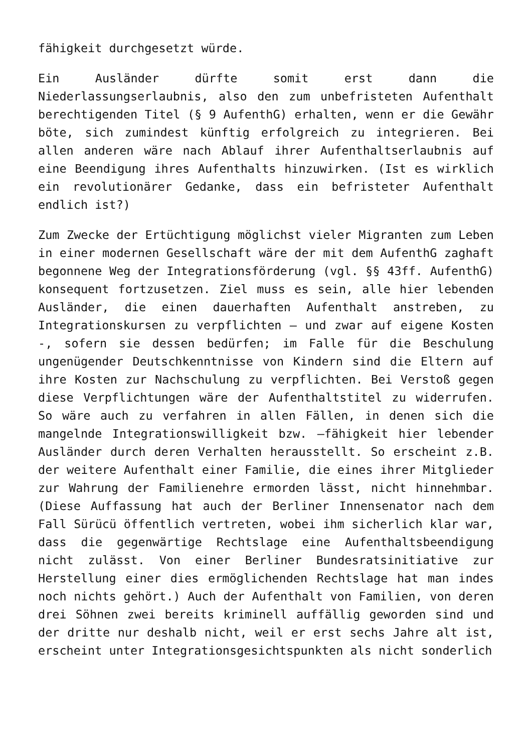fähigkeit durchgesetzt würde.
Ein Ausländer dürfte somit erst dann die Niederlassungserlaubnis, also den zum unbefristeten Aufenthalt berechtigenden Titel (§ 9 AufenthG) erhalten, wenn er die Gewähr böte, sich zumindest künftig erfolgreich zu integrieren. Bei allen anderen wäre nach Ablauf ihrer Aufenthaltserlaubnis auf eine Beendigung ihres Aufenthalts hinzuwirken. (Ist es wirklich ein revolutionärer Gedanke, dass ein befristeter Aufenthalt endlich ist?)
Zum Zwecke der Ertüchtigung möglichst vieler Migranten zum Leben in einer modernen Gesellschaft wäre der mit dem AufenthG zaghaft begonnene Weg der Integrationsförderung (vgl. §§ 43ff. AufenthG) konsequent fortzusetzen. Ziel muss es sein, alle hier lebenden Ausländer, die einen dauerhaften Aufenthalt anstreben, zu Integrationskursen zu verpflichten – und zwar auf eigene Kosten -, sofern sie dessen bedürfen; im Falle für die Beschulung ungenügender Deutschkenntnisse von Kindern sind die Eltern auf ihre Kosten zur Nachschulung zu verpflichten. Bei Verstoß gegen diese Verpflichtungen wäre der Aufenthaltstitel zu widerrufen. So wäre auch zu verfahren in allen Fällen, in denen sich die mangelnde Integrationswilligkeit bzw. –fähigkeit hier lebender Ausländer durch deren Verhalten herausstellt. So erscheint z.B. der weitere Aufenthalt einer Familie, die eines ihrer Mitglieder zur Wahrung der Familienehre ermorden lässt, nicht hinnehmbar. (Diese Auffassung hat auch der Berliner Innensenator nach dem Fall Sürücü öffentlich vertreten, wobei ihm sicherlich klar war, dass die gegenwärtige Rechtslage eine Aufenthaltsbeendigung nicht zulässt. Von einer Berliner Bundesratsinitiative zur Herstellung einer dies ermöglichenden Rechtslage hat man indes noch nichts gehört.) Auch der Aufenthalt von Familien, von deren drei Söhnen zwei bereits kriminell auffällig geworden sind und der dritte nur deshalb nicht, weil er erst sechs Jahre alt ist, erscheint unter Integrationsgesichtspunkten als nicht sonderlich